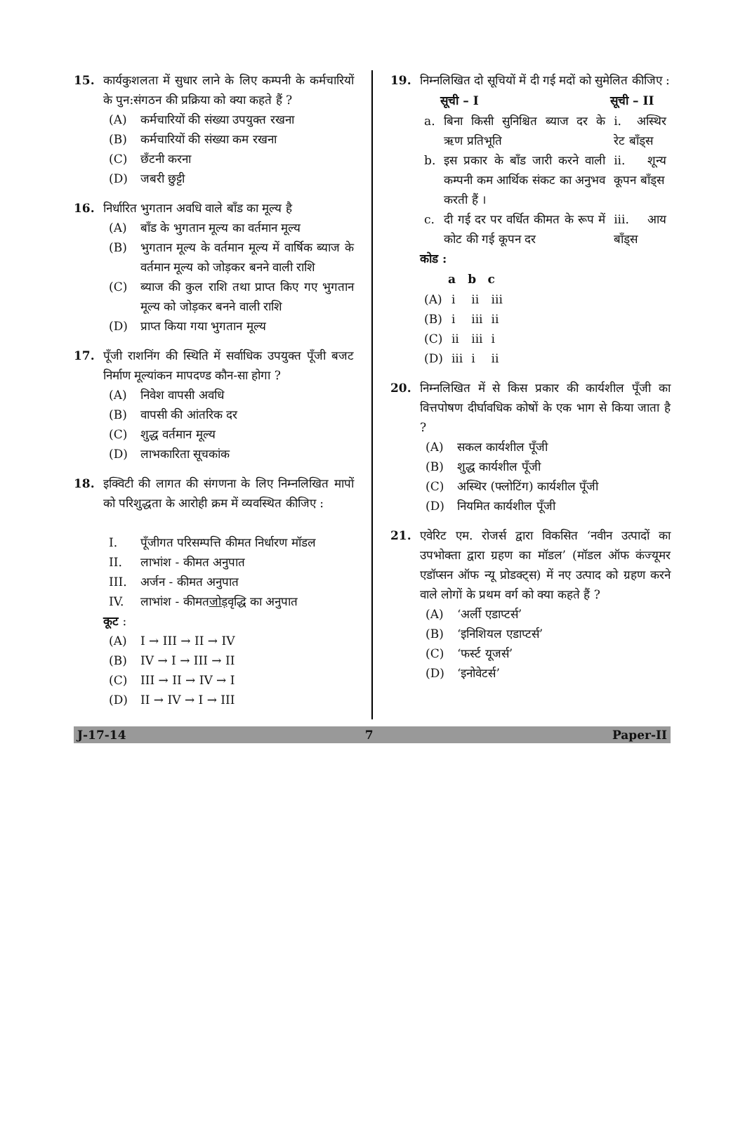15. कार्यकुशलता में सुधार लाने के लिए कम्पनी के कर्मचारियों के पुन:संगठन की प्रक्रिया को क्या कहते हैं ?
(A) कर्मचारियों की संख्या उपयुक्त रखना
(B) कर्मचारियों की संख्या कम रखना
(C) छँटनी करना
(D) जबरी छुट्टी
16. निर्धारित भुगतान अवधि वाले बाँड का मूल्य है
(A) बाँड के भुगतान मूल्य का वर्तमान मूल्य
(B) भुगतान मूल्य के वर्तमान मूल्य में वार्षिक ब्याज के वर्तमान मूल्य को जोड़कर बनने वाली राशि
(C) ब्याज की कुल राशि तथा प्राप्त किए गए भुगतान मूल्य को जोड़कर बनने वाली राशि
(D) प्राप्त किया गया भुगतान मूल्य
17. पूँजी राशनिंग की स्थिति में सर्वाधिक उपयुक्त पूँजी बजट निर्माण मूल्यांकन मापदण्ड कौन-सा होगा ?
(A) निवेश वापसी अवधि
(B) वापसी की आंतरिक दर
(C) शुद्ध वर्तमान मूल्य
(D) लाभकारिता सूचकांक
18. इक्विटी की लागत की संगणना के लिए निम्नलिखित मापों को परिशुद्धता के आरोही क्रम में व्यवस्थित कीजिए :
I. पूँजीगत परिसम्पत्ति कीमत निर्धारण मॉडल
II. लाभांश - कीमत अनुपात
III. अर्जन - कीमत अनुपात
IV. लाभांश - कीमत जोड़ वृद्धि का अनुपात
कूट :
(A) I → III → II → IV
(B) IV → I → III → II
(C) III → II → IV → I
(D) II → IV → I → III
19. निम्नलिखित दो सूचियों में दी गई मदों को सुमेलित कीजिए :
| | सूची – I | सूची – II |
| --- | --- | --- |
| a. | बिना किसी सुनिश्चित ब्याज दर के ऋण प्रतिभूति | i. अस्थिर रेट बाँड्स |
| b. | इस प्रकार के बाँड जारी करने वाली कम्पनी कम आर्थिक संकट का अनुभव करती हैं । | ii. शून्य कूपन बाँड्स |
| c. | दी गई दर पर वर्धित कीमत के रूप में कोट की गई कूपन दर | iii. आय बाँड्स |
कोड :
| | a | b | c |
| --- | --- | --- | --- |
| (A) | i | ii | iii |
| (B) | i | iii | ii |
| (C) | ii | iii | i |
| (D) | iii | i | ii |
20. निम्नलिखित में से किस प्रकार की कार्यशील पूँजी का वित्तपोषण दीर्घावधिक कोषों के एक भाग से किया जाता है ?
(A) सकल कार्यशील पूँजी
(B) शुद्ध कार्यशील पूँजी
(C) अस्थिर (फ्लोटिंग) कार्यशील पूँजी
(D) नियमित कार्यशील पूँजी
21. एवेरिट एम. रोजर्स द्वारा विकसित ‘नवीन उत्पादों का उपभोक्ता द्वारा ग्रहण का मॉडल’ (मॉडल ऑफ कंज्यूमर एडॉप्सन ऑफ न्यू प्रोडक्ट्स) में नए उत्पाद को ग्रहण करने वाले लोगों के प्रथम वर्ग को क्या कहते हैं ?
(A) ‘अर्ली एडाप्टर्स’
(B) ‘इनिशियल एडाप्टर्स’
(C) ‘फर्स्ट यूजर्स’
(D) ‘इनोवेटर्स’
J-17-14 7 Paper-II